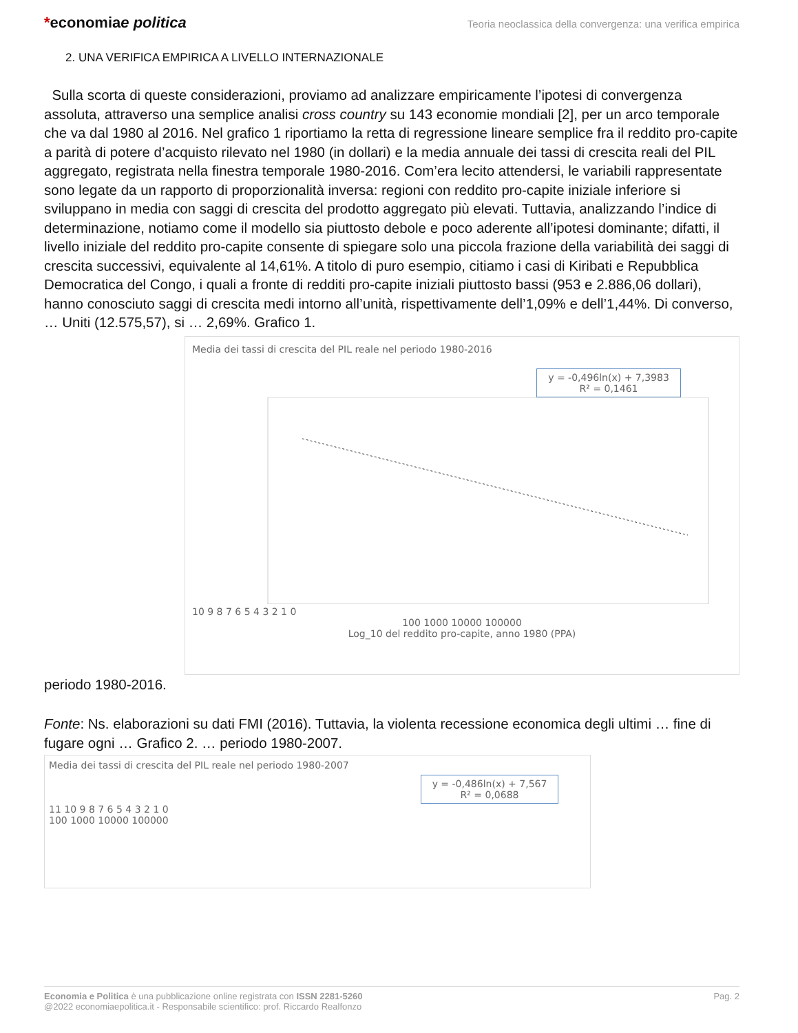*economiae politica
Teoria neoclassica della convergenza: una verifica empirica
2. UNA VERIFICA EMPIRICA A LIVELLO INTERNAZIONALE
Sulla scorta di queste considerazioni, proviamo ad analizzare empiricamente l’ipotesi di convergenza assoluta, attraverso una semplice analisi cross country su 143 economie mondiali [2], per un arco temporale che va dal 1980 al 2016. Nel grafico 1 riportiamo la retta di regressione lineare semplice fra il reddito pro-capite a parità di potere d’acquisto rilevato nel 1980 (in dollari) e la media annuale dei tassi di crescita reali del PIL aggregato, registrata nella finestra temporale 1980-2016. Com’era lecito attendersi, le variabili rappresentate sono legate da un rapporto di proporzionalità inversa: regioni con reddito pro-capite iniziale inferiore si sviluppano in media con saggi di crescita del prodotto aggregato più elevati. Tuttavia, analizzando l’indice di determinazione, notiamo come il modello sia piuttosto debole e poco aderente all’ipotesi dominante; difatti, il livello iniziale del reddito pro-capite consente di spiegare solo una piccola frazione della variabilità dei saggi di crescita successivi, equivalente al 14,61%. A titolo di puro esempio, citiamo i casi di Kiribati e Repubblica Democratica del Congo, i quali a fronte di redditi pro-capite iniziali piuttosto bassi (953 e 2.886,06 dollari), hanno conosciuto saggi di crescita medi intorno all’unità, rispettivamente dell’1,09% e dell’1,44%. Di converso, … Uniti (12.575,57), si … 2,69%. Grafico 1.
Media dei tassi di crescita del PIL reale nel periodo 1980-2016
y = -0,496ln(x) + 7,3983
R² = 0,1461
10 9 8 7 6 5 4 3 2 1 0
100 1000 10000 100000
Log_10 del reddito pro-capite, anno 1980 (PPA)
periodo 1980-2016.
Fonte: Ns. elaborazioni su dati FMI (2016). Tuttavia, la violenta recessione economica degli ultimi … fine di fugare ogni … Grafico 2. … periodo 1980-2007.
Media dei tassi di crescita del PIL reale nel periodo 1980-2007
y = -0,486ln(x) + 7,567
R² = 0,0688
11 10 9 8 7 6 5 4 3 2 1 0
100 1000 10000 100000
Economia e Politica è una pubblicazione online registrata con ISSN 2281-5260
@2022 economiaepolitica.it - Responsabile scientifico: prof. Riccardo Realfonzo
Pag. 2